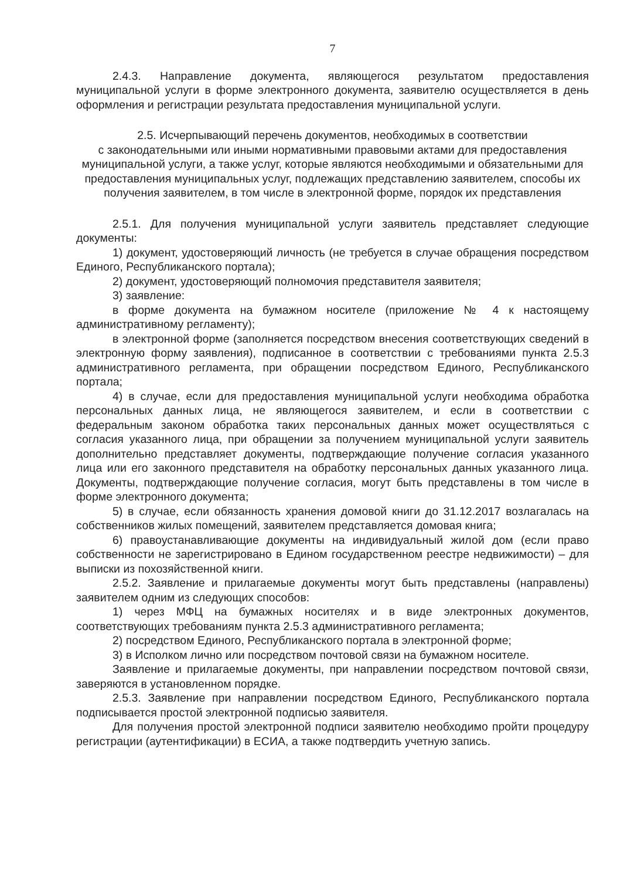7
2.4.3. Направление документа, являющегося результатом предоставления муниципальной услуги в форме электронного документа, заявителю осуществляется в день оформления и регистрации результата предоставления муниципальной услуги.
2.5. Исчерпывающий перечень документов, необходимых в соответствии
с законодательными или иными нормативными правовыми актами для предоставления муниципальной услуги, а также услуг, которые являются необходимыми и обязательными для предоставления муниципальных услуг, подлежащих представлению заявителем, способы их получения заявителем, в том числе в электронной форме, порядок их представления
2.5.1. Для получения муниципальной услуги заявитель представляет следующие документы:
1) документ, удостоверяющий личность (не требуется в случае обращения посредством Единого, Республиканского портала);
2) документ, удостоверяющий полномочия представителя заявителя;
3) заявление:
в форме документа на бумажном носителе (приложение № 4 к настоящему административному регламенту);
в электронной форме (заполняется посредством внесения соответствующих сведений в электронную форму заявления), подписанное в соответствии с требованиями пункта 2.5.3 административного регламента, при обращении посредством Единого, Республиканского портала;
4) в случае, если для предоставления муниципальной услуги необходима обработка персональных данных лица, не являющегося заявителем, и если в соответствии с федеральным законом обработка таких персональных данных может осуществляться с согласия указанного лица, при обращении за получением муниципальной услуги заявитель дополнительно представляет документы, подтверждающие получение согласия указанного лица или его законного представителя на обработку персональных данных указанного лица. Документы, подтверждающие получение согласия, могут быть представлены в том числе в форме электронного документа;
5) в случае, если обязанность хранения домовой книги до 31.12.2017 возлагалась на собственников жилых помещений, заявителем представляется домовая книга;
6) правоустанавливающие документы на индивидуальный жилой дом (если право собственности не зарегистрировано в Едином государственном реестре недвижимости) – для выписки из похозяйственной книги.
2.5.2. Заявление и прилагаемые документы могут быть представлены (направлены) заявителем одним из следующих способов:
1) через МФЦ на бумажных носителях и в виде электронных документов, соответствующих требованиям пункта 2.5.3 административного регламента;
2) посредством Единого, Республиканского портала в электронной форме;
3) в Исполком лично или посредством почтовой связи на бумажном носителе.
Заявление и прилагаемые документы, при направлении посредством почтовой связи, заверяются в установленном порядке.
2.5.3. Заявление при направлении посредством Единого, Республиканского портала подписывается простой электронной подписью заявителя.
Для получения простой электронной подписи заявителю необходимо пройти процедуру регистрации (аутентификации) в ЕСИА, а также подтвердить учетную запись.